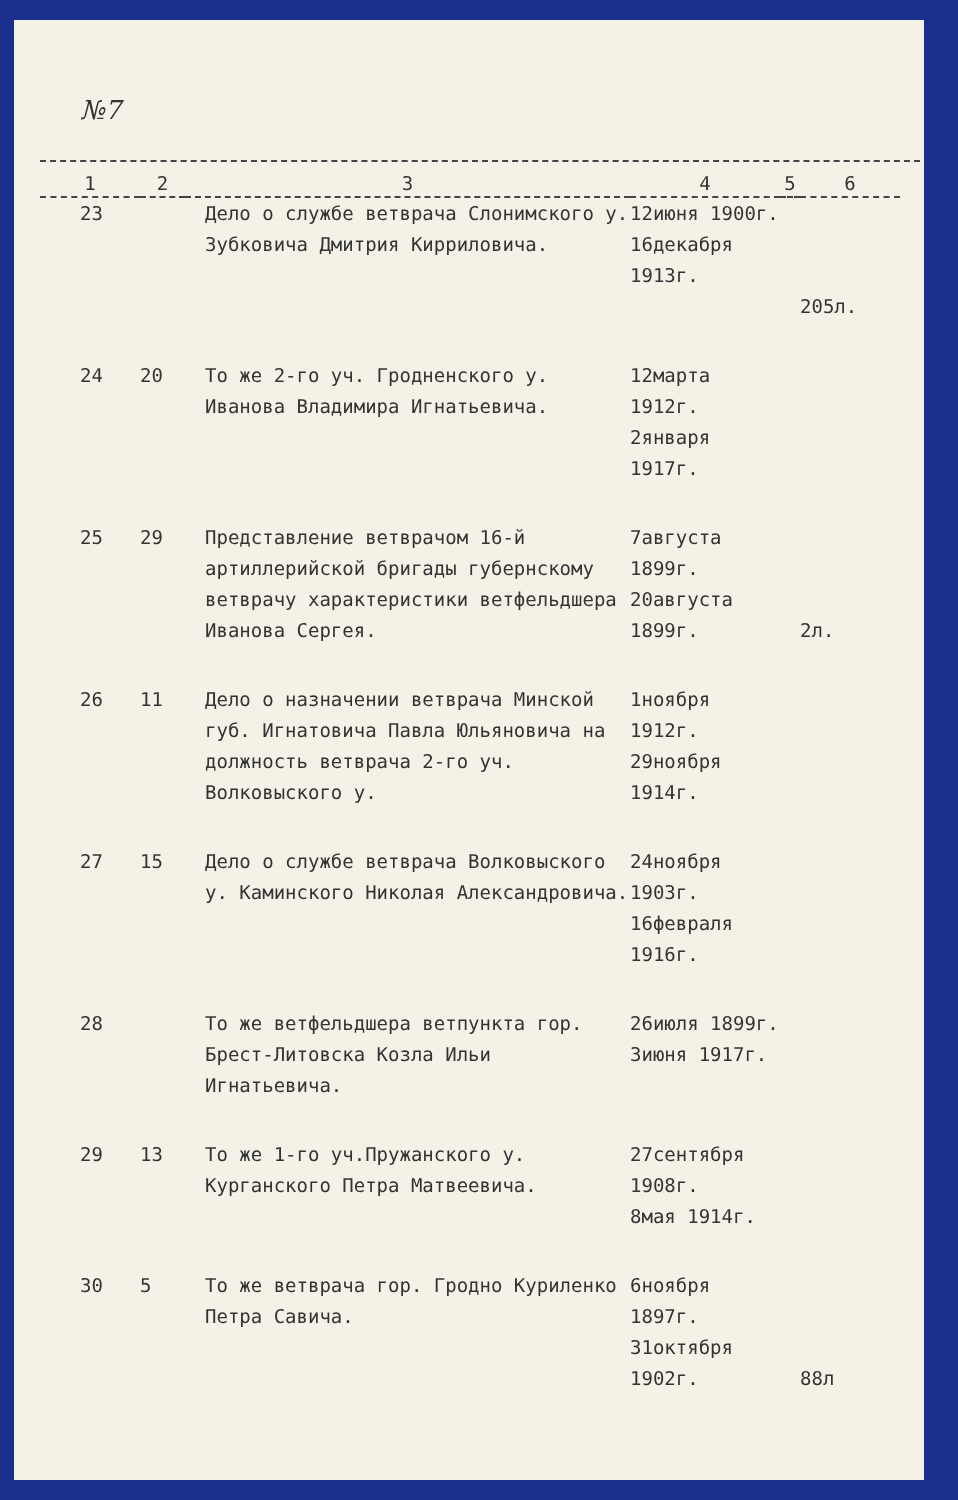№7
| 1 | 2 | 3 | 4 | 5 | 6 |
| --- | --- | --- | --- | --- | --- |
| 23 | | Дело о службе ветврача Слонимского у. Зубковича Дмитрия Кирриловича. | 12июня 1900г. 16декабря 1913г. | | 205л. |
| 24 | 20 | То же 2-го уч. Гродненского у. Иванова Владимира Игнатьевича. | 12марта 1912г. 2января 1917г. | | |
| 25 | 29 | Представление ветврачом 16-й артиллерийской бригады губернскому ветврачу характеристики ветфельдшера Иванова Сергея. | 7августа 1899г. 20августа 1899г. | | 2л. |
| 26 | 11 | Дело о назначении ветврача Минской губ. Игнатовича Павла Юльяновича на должность ветврача 2-го уч. Волковыского у. | 1ноября 1912г. 29ноября 1914г. | | |
| 27 | 15 | Дело о службе ветврача Волковыского у. Каминского Николая Александровича. | 24ноября 1903г. 16февраля 1916г. | | |
| 28 | | То же ветфельдшера ветпункта гор. Брест-Литовска Козла Ильи Игнатьевича. | 26июля 1899г. 3июня 1917г. | | |
| 29 | 13 | То же 1-го уч.Пружанского у. Курганского Петра Матвеевича. | 27сентября 1908г. 8мая 1914г. | | |
| 30 | 5 | То же ветврача гор. Гродно Куриленко Петра Савича. | 6ноября 1897г. 31октября 1902г. | | 88л |